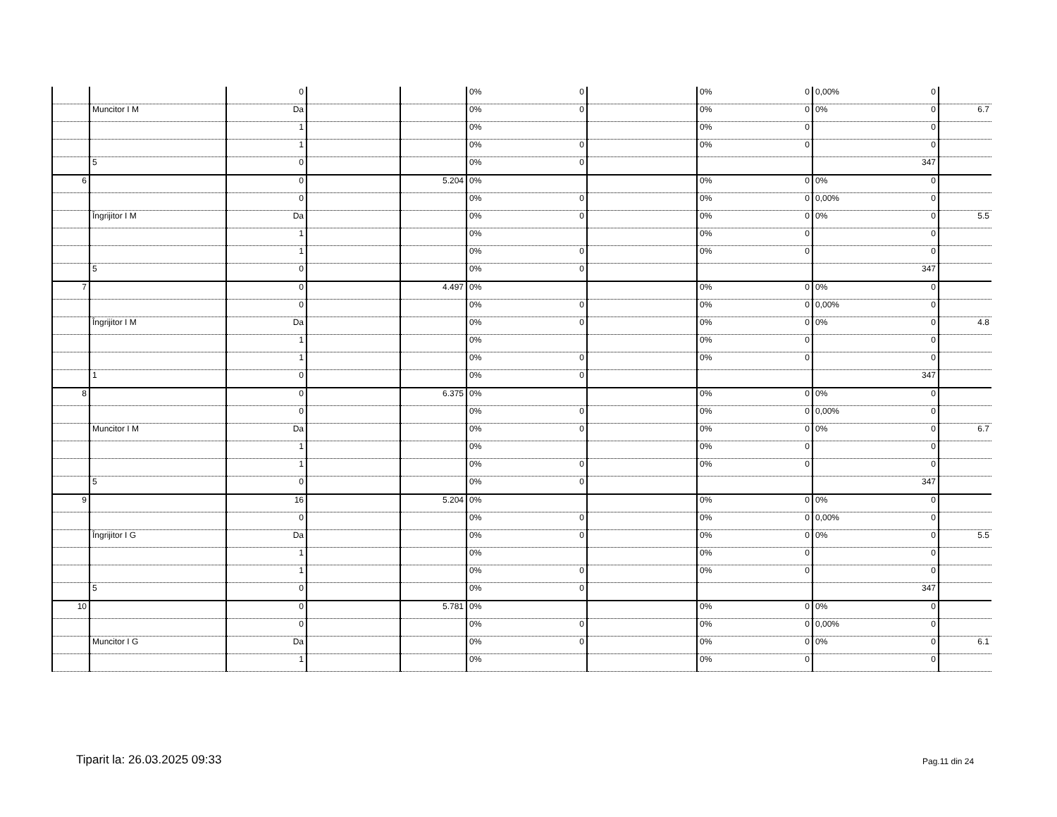| | | 0 | | | 0% 0 | | 0% 0 | 0,00% 0 | |
| | Muncitor I M | Da | | | 0% 0 | | 0% 0 | 0% 0 | 6.7 |
| | | 1 | | | 0% | | 0% 0 | 0 | |
| | | 1 | | | 0% 0 | | 0% 0 | 0 | |
| | 5 | 0 | | | 0% 0 | | | 347 | |
| 6 | | 0 | | 5.204 | 0% | | 0% 0 | 0% 0 | |
| | | 0 | | | 0% 0 | | 0% 0 | 0,00% 0 | |
| | Îngrijitor I M | Da | | | 0% 0 | | 0% 0 | 0% 0 | 5.5 |
| | | 1 | | | 0% | | 0% 0 | 0 | |
| | | 1 | | | 0% 0 | | 0% 0 | 0 | |
| | 5 | 0 | | | 0% 0 | | | 347 | |
| 7 | | 0 | | 4.497 | 0% | | 0% 0 | 0% 0 | |
| | | 0 | | | 0% 0 | | 0% 0 | 0,00% 0 | |
| | Îngrijitor I M | Da | | | 0% 0 | | 0% 0 | 0% 0 | 4.8 |
| | | 1 | | | 0% | | 0% 0 | 0 | |
| | | 1 | | | 0% 0 | | 0% 0 | 0 | |
| | 1 | 0 | | | 0% 0 | | | 347 | |
| 8 | | 0 | | 6.375 | 0% | | 0% 0 | 0% 0 | |
| | | 0 | | | 0% 0 | | 0% 0 | 0,00% 0 | |
| | Muncitor I M | Da | | | 0% 0 | | 0% 0 | 0% 0 | 6.7 |
| | | 1 | | | 0% | | 0% 0 | 0 | |
| | | 1 | | | 0% 0 | | 0% 0 | 0 | |
| | 5 | 0 | | | 0% 0 | | | 347 | |
| 9 | | 16 | | 5.204 | 0% | | 0% 0 | 0% 0 | |
| | | 0 | | | 0% 0 | | 0% 0 | 0,00% 0 | |
| | Îngrijitor I G | Da | | | 0% 0 | | 0% 0 | 0% 0 | 5.5 |
| | | 1 | | | 0% | | 0% 0 | 0 | |
| | | 1 | | | 0% 0 | | 0% 0 | 0 | |
| | 5 | 0 | | | 0% 0 | | | 347 | |
| 10 | | 0 | | 5.781 | 0% | | 0% 0 | 0% 0 | |
| | | 0 | | | 0% 0 | | 0% 0 | 0,00% 0 | |
| | Muncitor I G | Da | | | 0% 0 | | 0% 0 | 0% 0 | 6.1 |
| | | 1 | | | 0% | | 0% 0 | 0 | |
Tiparit la: 26.03.2025 09:33 Pag.11 din 24